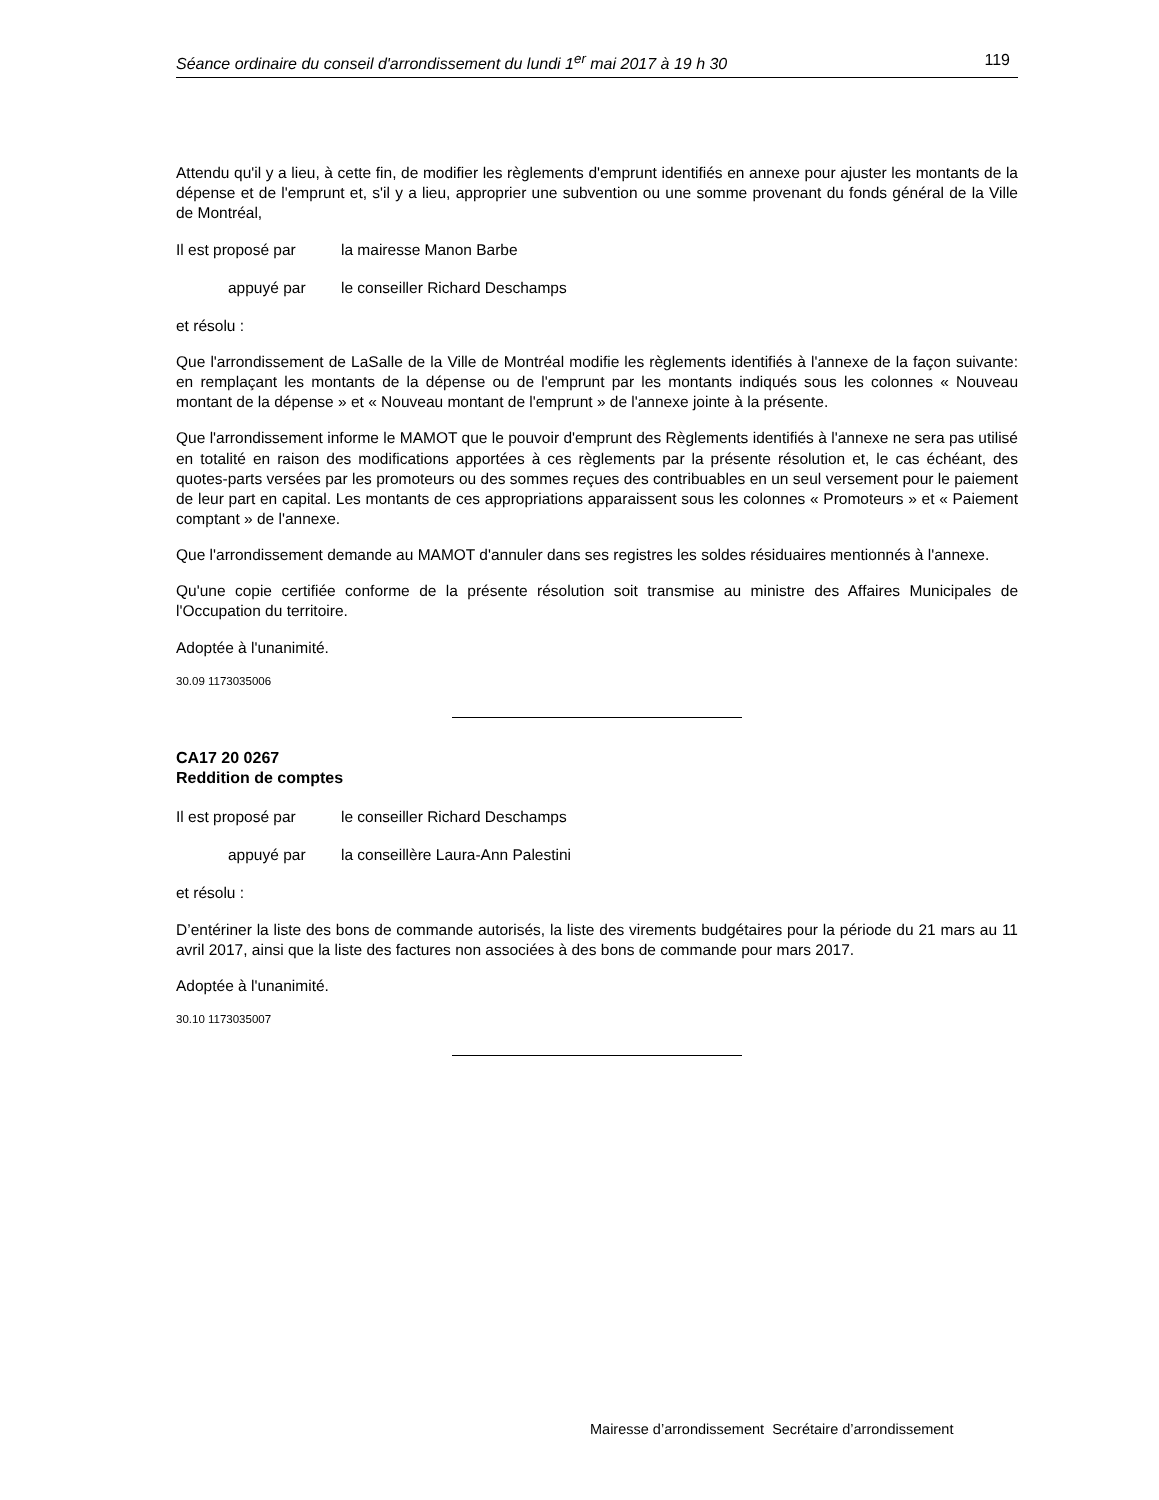Séance ordinaire du conseil d'arrondissement du lundi 1<sup>er</sup> mai 2017 à 19 h 30 119
Attendu qu'il y a lieu, à cette fin, de modifier les règlements d'emprunt identifiés en annexe pour ajuster les montants de la dépense et de l'emprunt et, s'il y a lieu, approprier une subvention ou une somme provenant du fonds général de la Ville de Montréal,
Il est proposé par la mairesse Manon Barbe
appuyé par le conseiller Richard Deschamps
et résolu :
Que l'arrondissement de LaSalle de la Ville de Montréal modifie les règlements identifiés à l'annexe de la façon suivante: en remplaçant les montants de la dépense ou de l'emprunt par les montants indiqués sous les colonnes « Nouveau montant de la dépense » et « Nouveau montant de l'emprunt » de l'annexe jointe à la présente.
Que l'arrondissement informe le MAMOT que le pouvoir d'emprunt des Règlements identifiés à l'annexe ne sera pas utilisé en totalité en raison des modifications apportées à ces règlements par la présente résolution et, le cas échéant, des quotes-parts versées par les promoteurs ou des sommes reçues des contribuables en un seul versement pour le paiement de leur part en capital. Les montants de ces appropriations apparaissent sous les colonnes « Promoteurs » et « Paiement comptant » de l'annexe.
Que l'arrondissement demande au MAMOT d'annuler dans ses registres les soldes résiduaires mentionnés à l'annexe.
Qu'une copie certifiée conforme de la présente résolution soit transmise au ministre des Affaires Municipales de l'Occupation du territoire.
Adoptée à l'unanimité.
30.09 1173035006
CA17 20 0267
Reddition de comptes
Il est proposé par le conseiller Richard Deschamps
appuyé par la conseillère Laura-Ann Palestini
et résolu :
D’entériner la liste des bons de commande autorisés, la liste des virements budgétaires pour la période du 21 mars au 11 avril 2017, ainsi que la liste des factures non associées à des bons de commande pour mars 2017.
Adoptée à l'unanimité.
30.10 1173035007
Mairesse d’arrondissement Secrétaire d’arrondissement